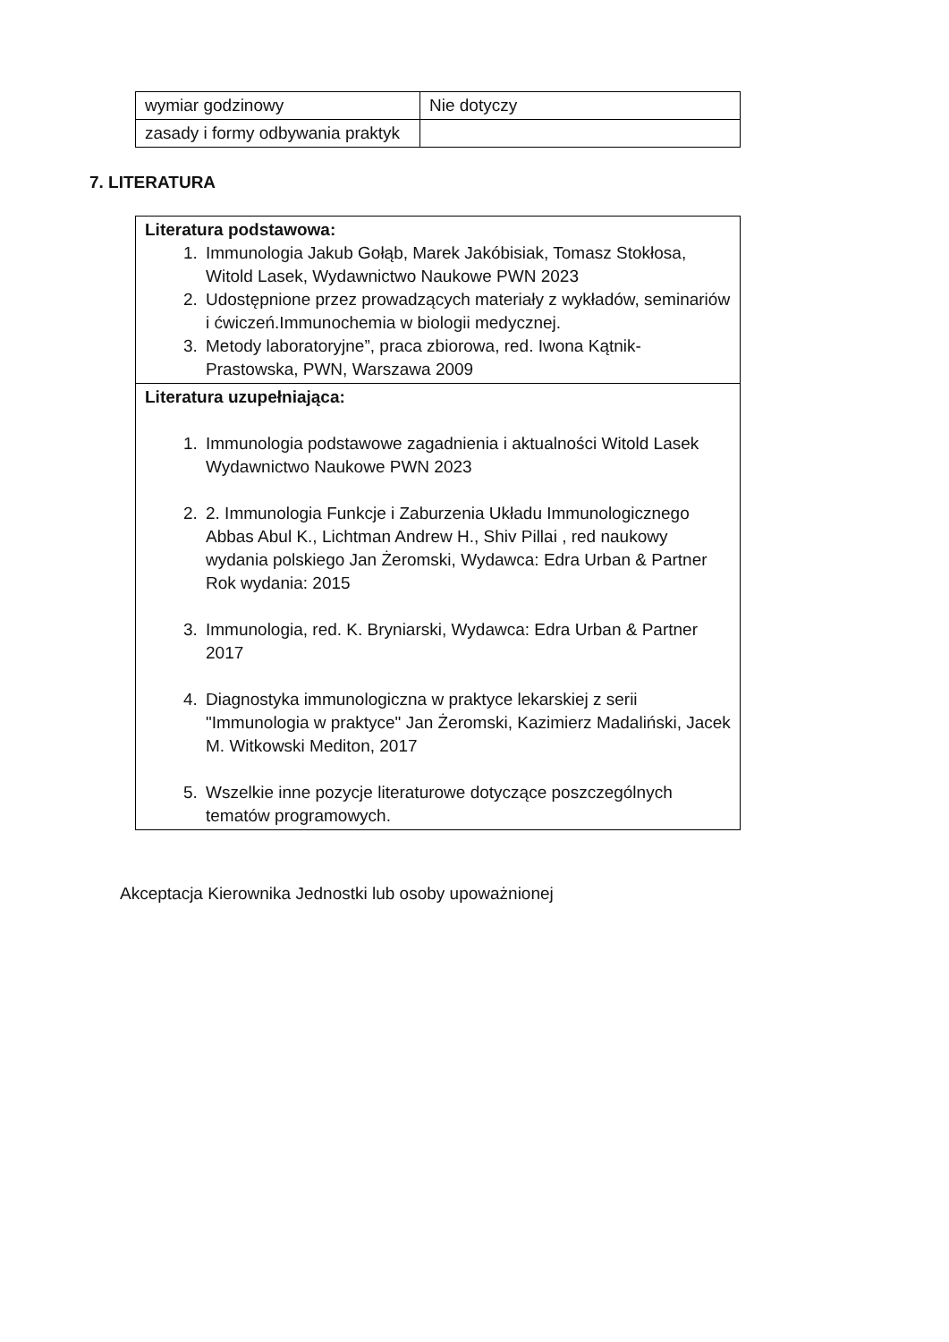| wymiar godzinowy | Nie dotyczy |
| zasady i formy odbywania praktyk | |
7. LITERATURA
| Literatura podstawowa: 1. Immunologia Jakub Gołąb, Marek Jakóbisiak, Tomasz Stokłosa, Witold Lasek, Wydawnictwo Naukowe PWN 2023 2. Udostępnione przez prowadzących materiały z wykładów, seminariów i ćwiczeń.Immunochemia w biologii medycznej. 3. Metody laboratoryjne”, praca zbiorowa, red. Iwona Kątnik-Prastowska, PWN, Warszawa 2009 |
| Literatura uzupełniająca: 1. Immunologia podstawowe zagadnienia i aktualności Witold Lasek Wydawnictwo Naukowe PWN 2023 2. 2. Immunologia Funkcje i Zaburzenia Układu Immunologicznego Abbas Abul K., Lichtman Andrew H., Shiv Pillai , red naukowy wydania polskiego Jan Żeromski, Wydawca: Edra Urban & Partner Rok wydania: 2015 3. Immunologia, red. K. Bryniarski, Wydawca: Edra Urban & Partner 2017 4. Diagnostyka immunologiczna w praktyce lekarskiej z serii "Immunologia w praktyce" Jan Żeromski, Kazimierz Madaliński, Jacek M. Witkowski Mediton, 2017 5. Wszelkie inne pozycje literaturowe dotyczące poszczególnych tematów programowych. |
Akceptacja Kierownika Jednostki lub osoby upoważnionej